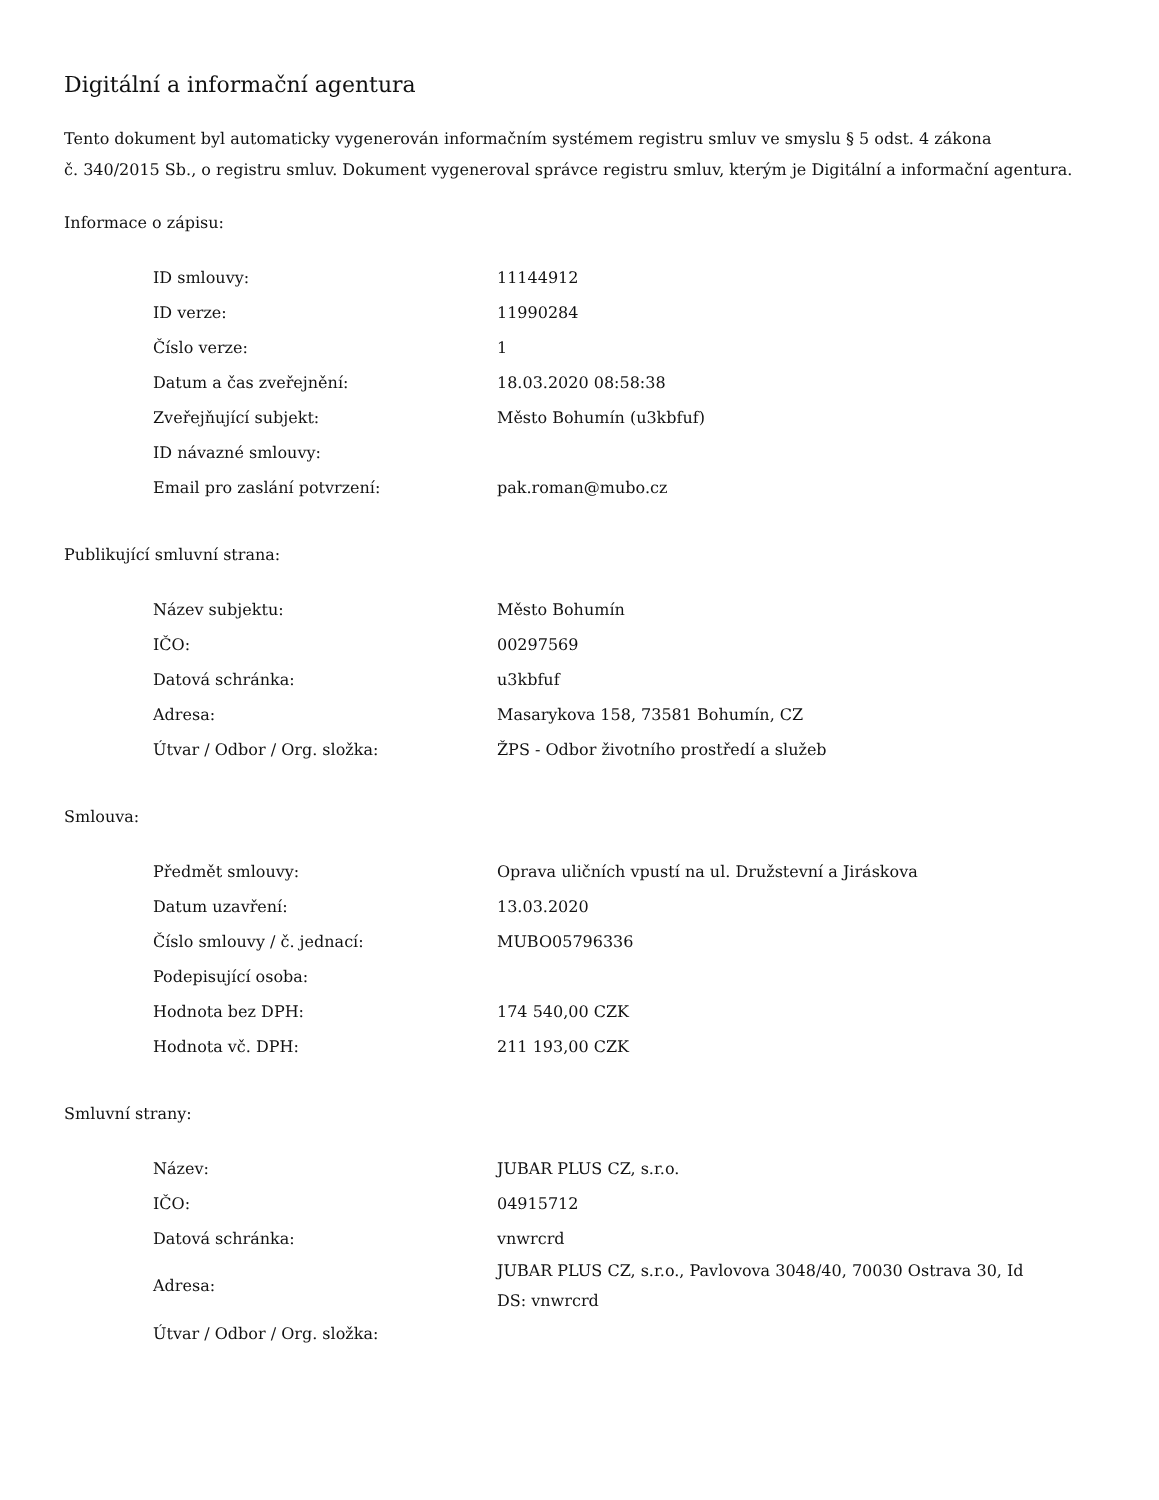Digitální a informační agentura
Tento dokument byl automaticky vygenerován informačním systémem registru smluv ve smyslu § 5 odst. 4 zákona
č. 340/2015 Sb., o registru smluv. Dokument vygeneroval správce registru smluv, kterým je Digitální a informační agentura.
Informace o zápisu:
| ID smlouvy: | 11144912 |
| ID verze: | 11990284 |
| Číslo verze: | 1 |
| Datum a čas zveřejnění: | 18.03.2020 08:58:38 |
| Zveřejňující subjekt: | Město Bohumín (u3kbfuf) |
| ID návazné smlouvy: | |
| Email pro zaslání potvrzení: | pak.roman@mubo.cz |
Publikující smluvní strana:
| Název subjektu: | Město Bohumín |
| IČO: | 00297569 |
| Datová schránka: | u3kbfuf |
| Adresa: | Masarykova 158, 73581 Bohumín, CZ |
| Útvar / Odbor / Org. složka: | ŽPS - Odbor životního prostředí a služeb |
Smlouva:
| Předmět smlouvy: | Oprava uličních vpustí na ul. Družstevní a Jiráskova |
| Datum uzavření: | 13.03.2020 |
| Číslo smlouvy / č. jednací: | MUBO05796336 |
| Podepisující osoba: | |
| Hodnota bez DPH: | 174 540,00 CZK |
| Hodnota vč. DPH: | 211 193,00 CZK |
Smluvní strany:
| Název: | JUBAR PLUS CZ, s.r.o. |
| IČO: | 04915712 |
| Datová schránka: | vnwrcrd |
| Adresa: | JUBAR PLUS CZ, s.r.o., Pavlovova 3048/40, 70030 Ostrava 30, Id DS: vnwrcrd |
| Útvar / Odbor / Org. složka: | |